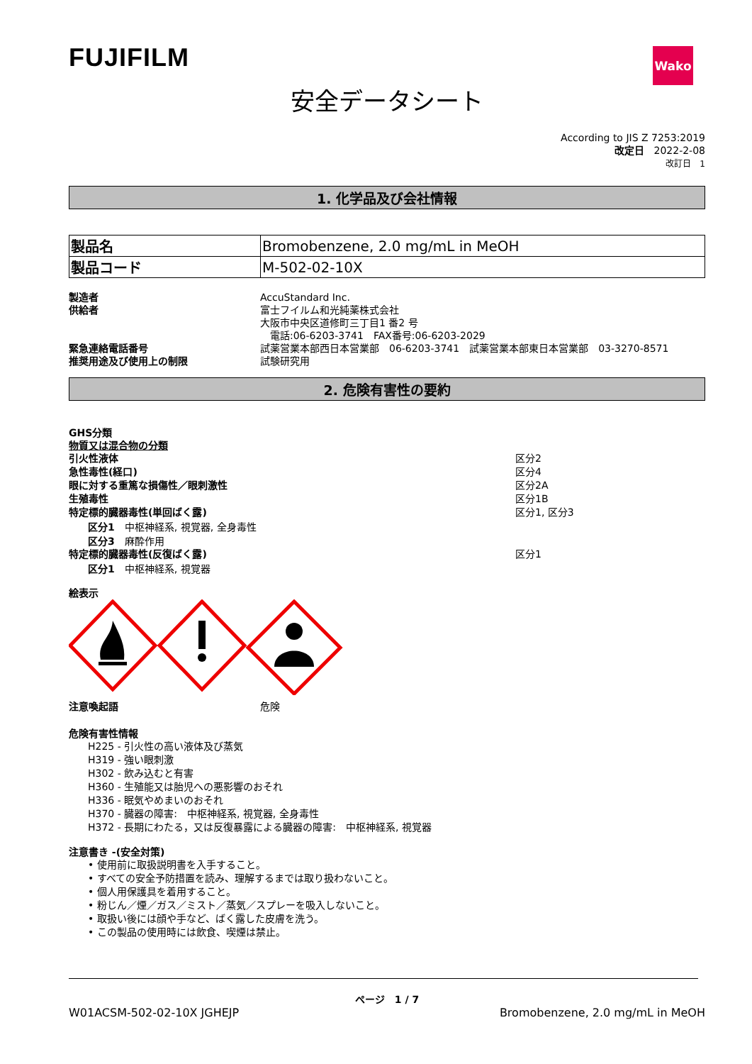FUJIFILM
Wako
安全データシート
According to JIS Z 7253:2019
改定日　2022-2-08
改訂日　1
1. 化学品及び会社情報
| 製品名 | Bromobenzene, 2.0 mg/mL in MeOH |
| 製品コード | M-502-02-10X |
製造者 AccuStandard Inc.
供給者 富士フイルム和光純薬株式会社
大阪市中央区道修町三丁目1 番2 号
　電話:06-6203-3741　FAX番号:06-6203-2029
緊急連絡電話番号 試薬営業本部西日本営業部　06-6203-3741　試薬営業本部東日本営業部　03-3270-8571
推奨用途及び使用上の制限 試験研究用
2. 危険有害性の要約
GHS分類
物質又は混合物の分類
引火性液体 区分2
急性毒性(経口) 区分4
眼に対する重篤な損傷性／眼刺激性 区分2A
生殖毒性 区分1B
特定標的臓器毒性(単回ばく露) 区分1, 区分3
区分1　中枢神経系, 視覚器, 全身毒性
区分3　麻酔作用
特定標的臓器毒性(反復ばく露) 区分1
区分1　中枢神経系, 視覚器
絵表示
注意喚起語 危険
危険有害性情報
H225 - 引火性の高い液体及び蒸気
H319 - 強い眼刺激
H302 - 飲み込むと有害
H360 - 生殖能又は胎児への悪影響のおそれ
H336 - 眠気やめまいのおそれ
H370 - 臓器の障害:　中枢神経系, 視覚器, 全身毒性
H372 - 長期にわたる，又は反復暴露による臓器の障害:　中枢神経系, 視覚器
注意書き -(安全対策)
• 使用前に取扱説明書を入手すること。
• すべての安全予防措置を読み、理解するまでは取り扱わないこと。
• 個人用保護具を着用すること。
• 粉じん／煙／ガス／ミスト／蒸気／スプレーを吸入しないこと。
• 取扱い後には顔や手など、ばく露した皮膚を洗う。
• この製品の使用時には飲食、喫煙は禁止。
ページ　1 / 7
W01ACSM-502-02-10X JGHEJP Bromobenzene, 2.0 mg/mL in MeOH